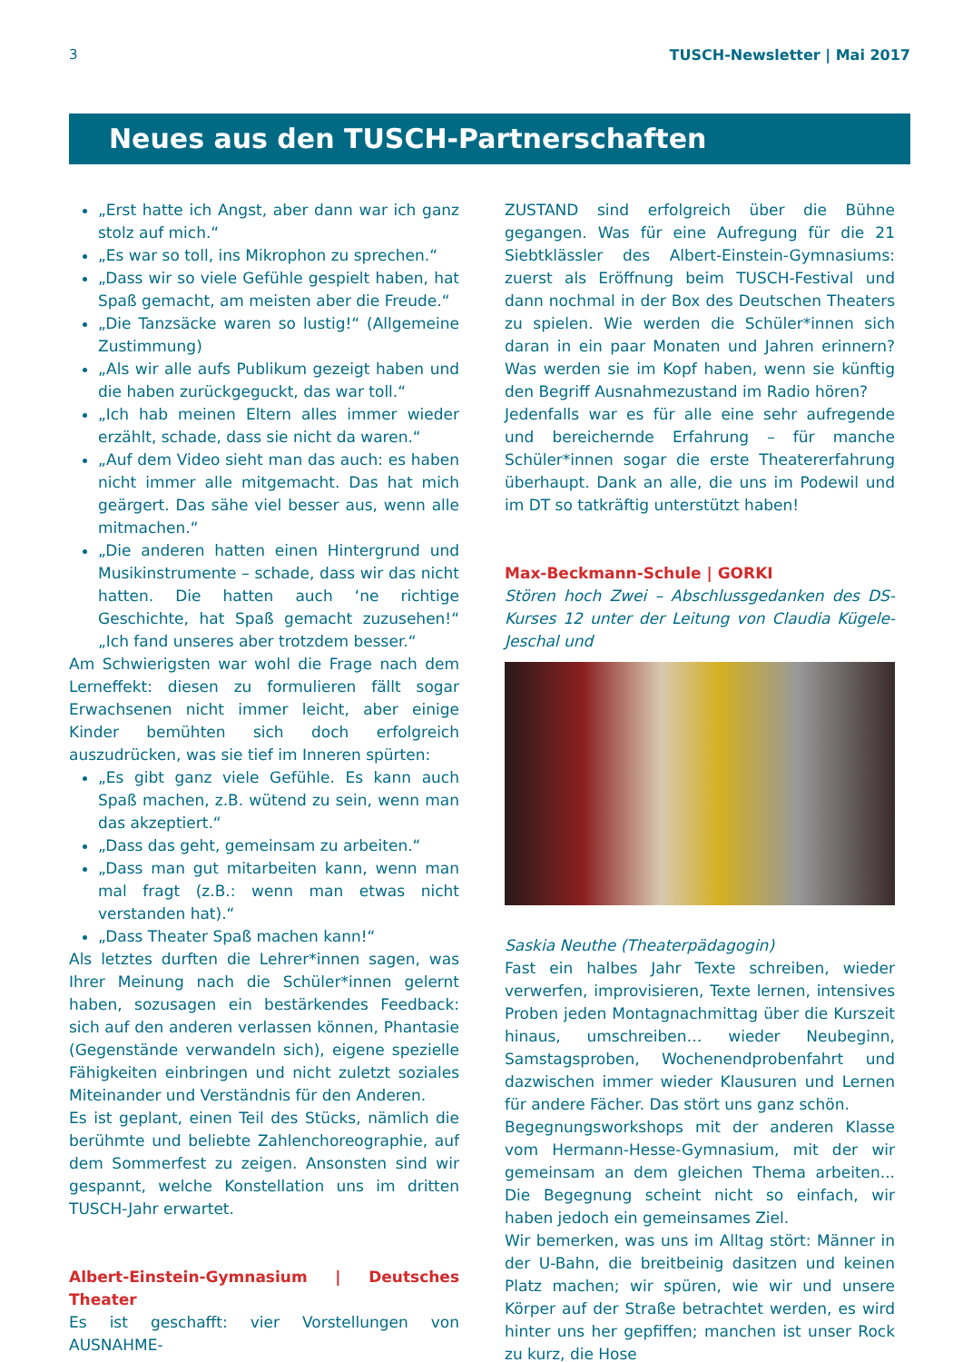3 TUSCH-Newsletter | Mai 2017
Neues aus den TUSCH-Partnerschaften
„Erst hatte ich Angst, aber dann war ich ganz stolz auf mich.“
„Es war so toll, ins Mikrophon zu sprechen.“
„Dass wir so viele Gefühle gespielt haben, hat Spaß gemacht, am meisten aber die Freude.“
„Die Tanzsäcke waren so lustig!“ (Allgemeine Zustimmung)
„Als wir alle aufs Publikum gezeigt haben und die haben zurückgeguckt, das war toll.“
„Ich hab meinen Eltern alles immer wieder erzählt, schade, dass sie nicht da waren.“
„Auf dem Video sieht man das auch: es haben nicht immer alle mitgemacht. Das hat mich geärgert. Das sähe viel besser aus, wenn alle mitmachen.“
„Die anderen hatten einen Hintergrund und Musikinstrumente – schade, dass wir das nicht hatten. Die hatten auch ‘ne richtige Geschichte, hat Spaß gemacht zuzusehen!“ „Ich fand unseres aber trotzdem besser.“
Am Schwierigsten war wohl die Frage nach dem Lerneffekt: diesen zu formulieren fällt sogar Erwachsenen nicht immer leicht, aber einige Kinder bemühten sich doch erfolgreich auszudrücken, was sie tief im Inneren spürten:
„Es gibt ganz viele Gefühle. Es kann auch Spaß machen, z.B. wütend zu sein, wenn man das akzeptiert.“
„Dass das geht, gemeinsam zu arbeiten.“
„Dass man gut mitarbeiten kann, wenn man mal fragt (z.B.: wenn man etwas nicht verstanden hat).“
„Dass Theater Spaß machen kann!“
Als letztes durften die Lehrer*innen sagen, was Ihrer Meinung nach die Schüler*innen gelernt haben, sozusagen ein bestärkendes Feedback: sich auf den anderen verlassen können, Phantasie (Gegenstände verwandeln sich), eigene spezielle Fähigkeiten einbringen und nicht zuletzt soziales Miteinander und Verständnis für den Anderen.
Es ist geplant, einen Teil des Stücks, nämlich die berühmte und beliebte Zahlenchoreographie, auf dem Sommerfest zu zeigen. Ansonsten sind wir gespannt, welche Konstellation uns im dritten TUSCH-Jahr erwartet.
Albert-Einstein-Gymnasium | Deutsches Theater
Es ist geschafft: vier Vorstellungen von AUSNAHME-
ZUSTAND sind erfolgreich über die Bühne gegangen. Was für eine Aufregung für die 21 Siebtklässler des Albert-Einstein-Gymnasiums: zuerst als Eröffnung beim TUSCH-Festival und dann nochmal in der Box des Deutschen Theaters zu spielen. Wie werden die Schüler*innen sich daran in ein paar Monaten und Jahren erinnern? Was werden sie im Kopf haben, wenn sie künftig den Begriff Ausnahmezustand im Radio hören?
Jedenfalls war es für alle eine sehr aufregende und bereichernde Erfahrung – für manche Schüler*innen sogar die erste Theatererfahrung überhaupt. Dank an alle, die uns im Podewil und im DT so tatkräftig unterstützt haben!
Max-Beckmann-Schule | GORKI
Stören hoch Zwei – Abschlussgedanken des DS-Kurses 12 unter der Leitung von Claudia Kügele-Jeschal und
Saskia Neuthe (Theaterpädagogin)
Fast ein halbes Jahr Texte schreiben, wieder verwerfen, improvisieren, Texte lernen, intensives Proben jeden Montagnachmittag über die Kurszeit hinaus, umschreiben… wieder Neubeginn, Samstagsproben, Wochenendprobenfahrt und dazwischen immer wieder Klausuren und Lernen für andere Fächer. Das stört uns ganz schön.
Begegnungsworkshops mit der anderen Klasse vom Hermann-Hesse-Gymnasium, mit der wir gemeinsam an dem gleichen Thema arbeiten... Die Begegnung scheint nicht so einfach, wir haben jedoch ein gemeinsames Ziel.
Wir bemerken, was uns im Alltag stört: Männer in der U-Bahn, die breitbeinig dasitzen und keinen Platz machen; wir spüren, wie wir und unsere Körper auf der Straße betrachtet werden, es wird hinter uns her gepfiffen; manchen ist unser Rock zu kurz, die Hose